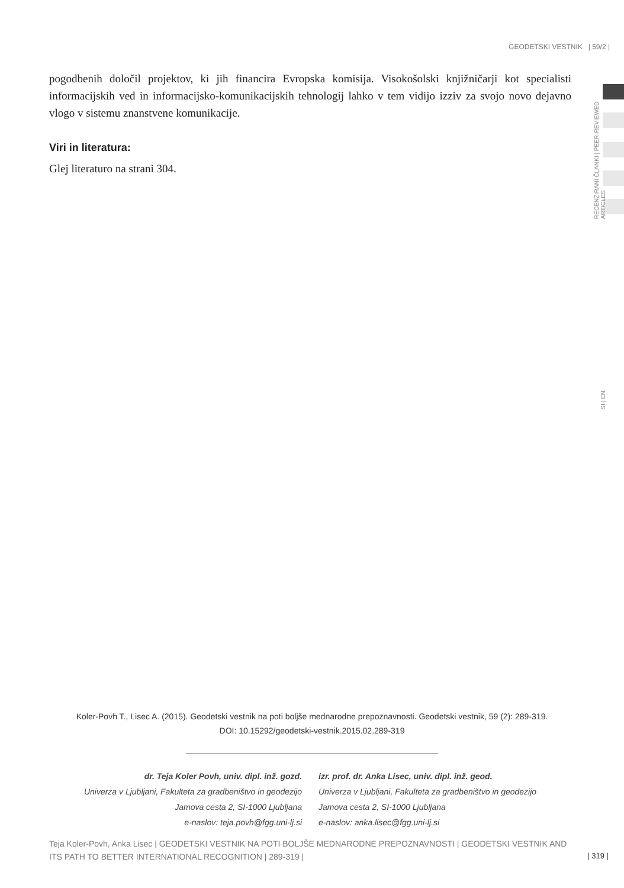GEODETSKI VESTNIK | 59/2 |
RECENZIRANI ČLANKI | PEER-REVIEWED ARTICLES
SI | EN
pogodbenih določil projektov, ki jih financira Evropska komisija. Visokošolski knjižničarji kot specialisti informacijskih ved in informacijsko-komunikacijskih tehnologij lahko v tem vidijo izziv za svojo novo dejavno vlogo v sistemu znanstvene komunikacije.
Viri in literatura:
Glej literaturo na strani 304.
Koler-Povh T., Lisec A. (2015). Geodetski vestnik na poti boljše mednarodne prepoznavnosti. Geodetski vestnik, 59 (2): 289-319.
DOI: 10.15292/geodetski-vestnik.2015.02.289-319
dr. Teja Koler Povh, univ. dipl. inž. gozd.
Univerza v Ljubljani, Fakulteta za gradbeništvo in geodezijo
Jamova cesta 2, SI-1000 Ljubljana
e-naslov: teja.povh@fgg.uni-lj.si
izr. prof. dr. Anka Lisec, univ. dipl. inž. geod.
Univerza v Ljubljani, Fakulteta za gradbeništvo in geodezijo
Jamova cesta 2, SI-1000 Ljubljana
e-naslov: anka.lisec@fgg.uni-lj.si
Teja Koler-Povh, Anka Lisec | GEODETSKI VESTNIK NA POTI BOLJŠE MEDNARODNE PREPOZNAVNOSTI | GEODETSKI VESTNIK AND ITS PATH TO BETTER INTERNATIONAL RECOGNITION | 289-319 |
| 319 |